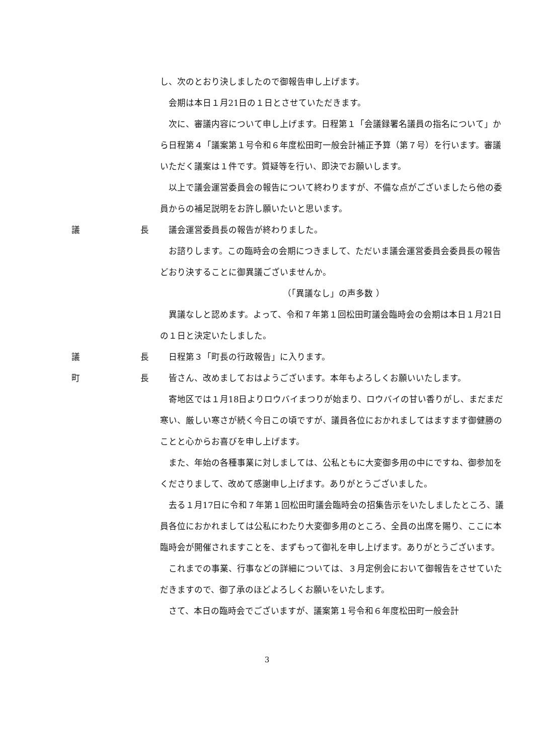し、次のとおり決しましたので御報告申し上げます。
会期は本日１月21日の１日とさせていただきます。
次に、審議内容について申し上げます。日程第１「会議録署名議員の指名について」から日程第４「議案第１号令和６年度松田町一般会計補正予算（第７号）を行います。審議いただく議案は１件です。質疑等を行い、即決でお願いします。
以上で議会運営委員会の報告について終わりますが、不備な点がございましたら他の委員からの補足説明をお許し願いたいと思います。
議 長
議会運営委員長の報告が終わりました。
お諮りします。この臨時会の会期につきまして、ただいま議会運営委員会委員長の報告どおり決することに御異議ございませんか。
（「異議なし」の声多数 ）
異議なしと認めます。よって、令和７年第１回松田町議会臨時会の会期は本日１月21日の１日と決定いたしました。
議 長
日程第３「町長の行政報告」に入ります。
町 長
皆さん、改めましておはようございます。本年もよろしくお願いいたします。
寄地区では１月18日よりロウバイまつりが始まり、ロウバイの甘い香りがし、まだまだ寒い、厳しい寒さが続く今日この頃ですが、議員各位におかれましてはますます御健勝のことと心からお喜びを申し上げます。
また、年始の各種事業に対しましては、公私ともに大変御多用の中にですね、御参加をくださりまして、改めて感謝申し上げます。ありがとうございました。
去る１月17日に令和７年第１回松田町議会臨時会の招集告示をいたしましたところ、議員各位におかれましては公私にわたり大変御多用のところ、全員の出席を賜り、ここに本臨時会が開催されますことを、まずもって御礼を申し上げます。ありがとうございます。
これまでの事業、行事などの詳細については、３月定例会において御報告をさせていただきますので、御了承のほどよろしくお願いをいたします。
さて、本日の臨時会でございますが、議案第１号令和６年度松田町一般会計
3